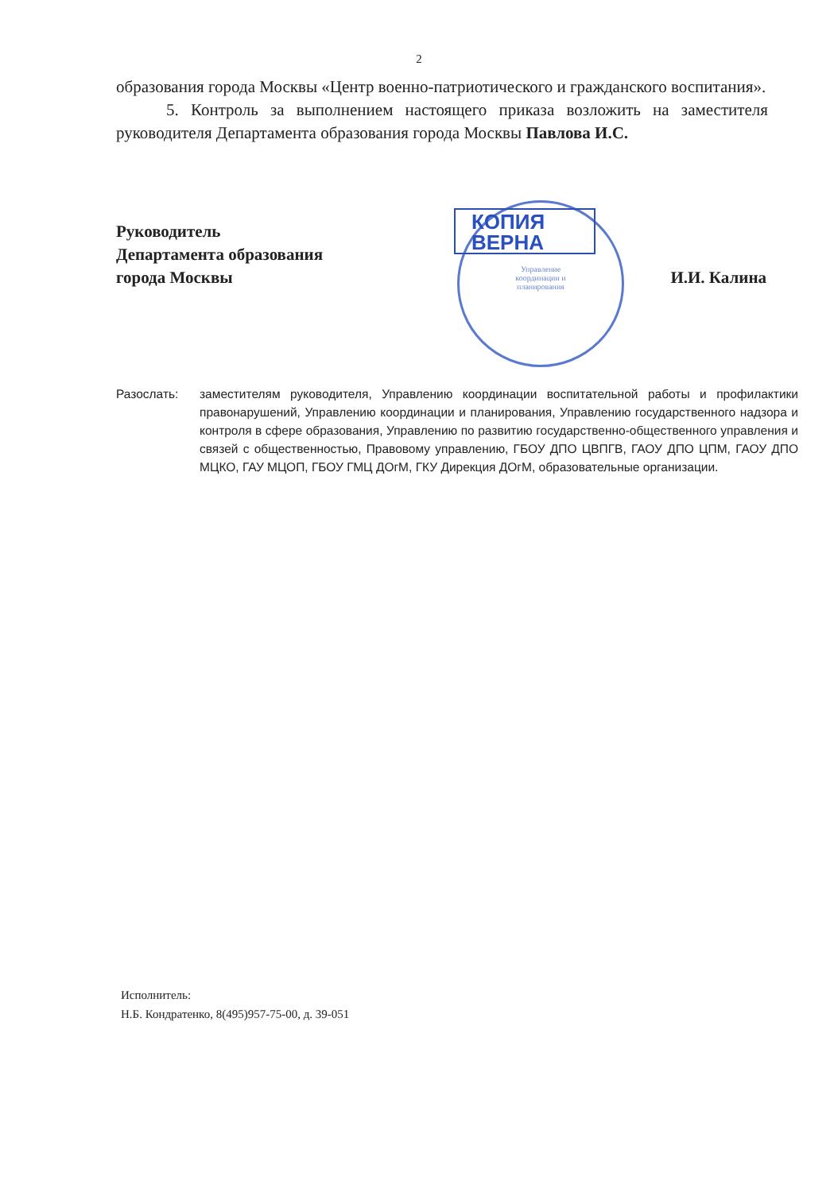Управление
координации и
планирования
2
образования города Москвы «Центр военно-патриотического и гражданского воспитания».
5. Контроль за выполнением настоящего приказа возложить на заместителя руководителя Департамента образования города Москвы Павлова И.С.
Руководитель
Департамента образования
города Москвы
КОПИЯ
ВЕРНА
И.И. Калина
Разослать: заместителям руководителя, Управлению координации воспитательной работы и профилактики правонарушений, Управлению координации и планирования, Управлению государственного надзора и контроля в сфере образования, Управлению по развитию государственно-общественного управления и связей с общественностью, Правовому управлению, ГБОУ ДПО ЦВПГВ, ГАОУ ДПО ЦПМ, ГАОУ ДПО МЦКО, ГАУ МЦОП, ГБОУ ГМЦ ДОгМ, ГКУ Дирекция ДОгМ, образовательные организации.
Исполнитель:
Н.Б. Кондратенко, 8(495)957-75-00, д. 39-051